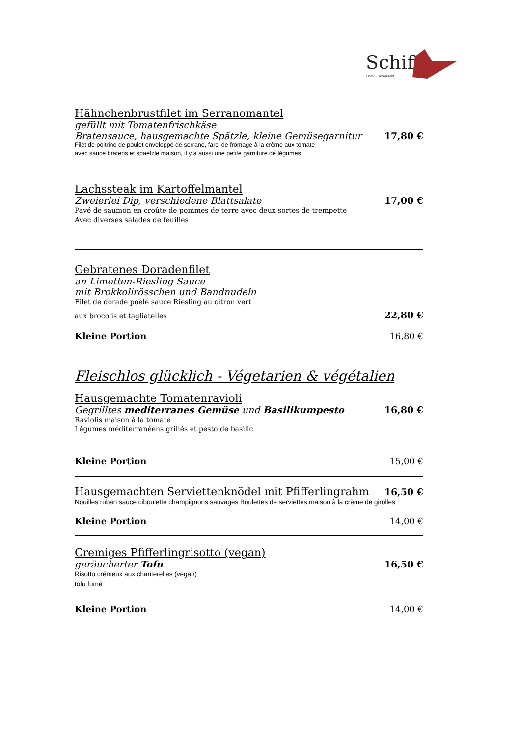Schiff
Hotel • Restaurant
Hähnchenbrustfilet im Serranomantel
gefüllt mit Tomatenfrischkäse
Bratensauce, hausgemachte Spätzle, kleine Gemüsegarnitur 17,80 €
Filet de poitrine de poulet enveloppé de serrano, farci de fromage à la crème aux tomate
avec sauce bratens et spaetzle maison, il y a aussi une petite garniture de légumes
Lachssteak im Kartoffelmantel
Zweierlei Dip, verschiedene Blattsalate 17,00 €
Pavé de saumon en croûte de pommes de terre avec deux sortes de trempette
Avec diverses salades de feuilles
Gebratenes Doradenfilet
an Limetten-Riesling Sauce
mit Brokkolirösschen und Bandnudeln
Filet de dorade poêlé sauce Riesling au citron vert
aux brocolis et tagliatelles 22,80 €
Kleine Portion 16,80 €
Fleischlos glücklich - Végetarien & végétalien
Hausgemachte Tomatenravioli
Gegrilltes mediterranes Gemüse und Basilikumpesto 16,80 €
Raviolis maison à la tomate
Légumes méditerranéens grillés et pesto de basilic
Kleine Portion 15,00 €
Hausgemachten Serviettenknödel mit Pfifferlingrahm 16,50 €
Nouilles ruban sauce ciboulette champignons sauvages Boulettes de serviettes maison à la crème de girolles
Kleine Portion 14,00 €
Cremiges Pfifferlingrisotto (vegan)
geräucherter Tofu 16,50 €
Risotto crémeux aux chanterelles (vegan)
tofu fumé
Kleine Portion 14,00 €